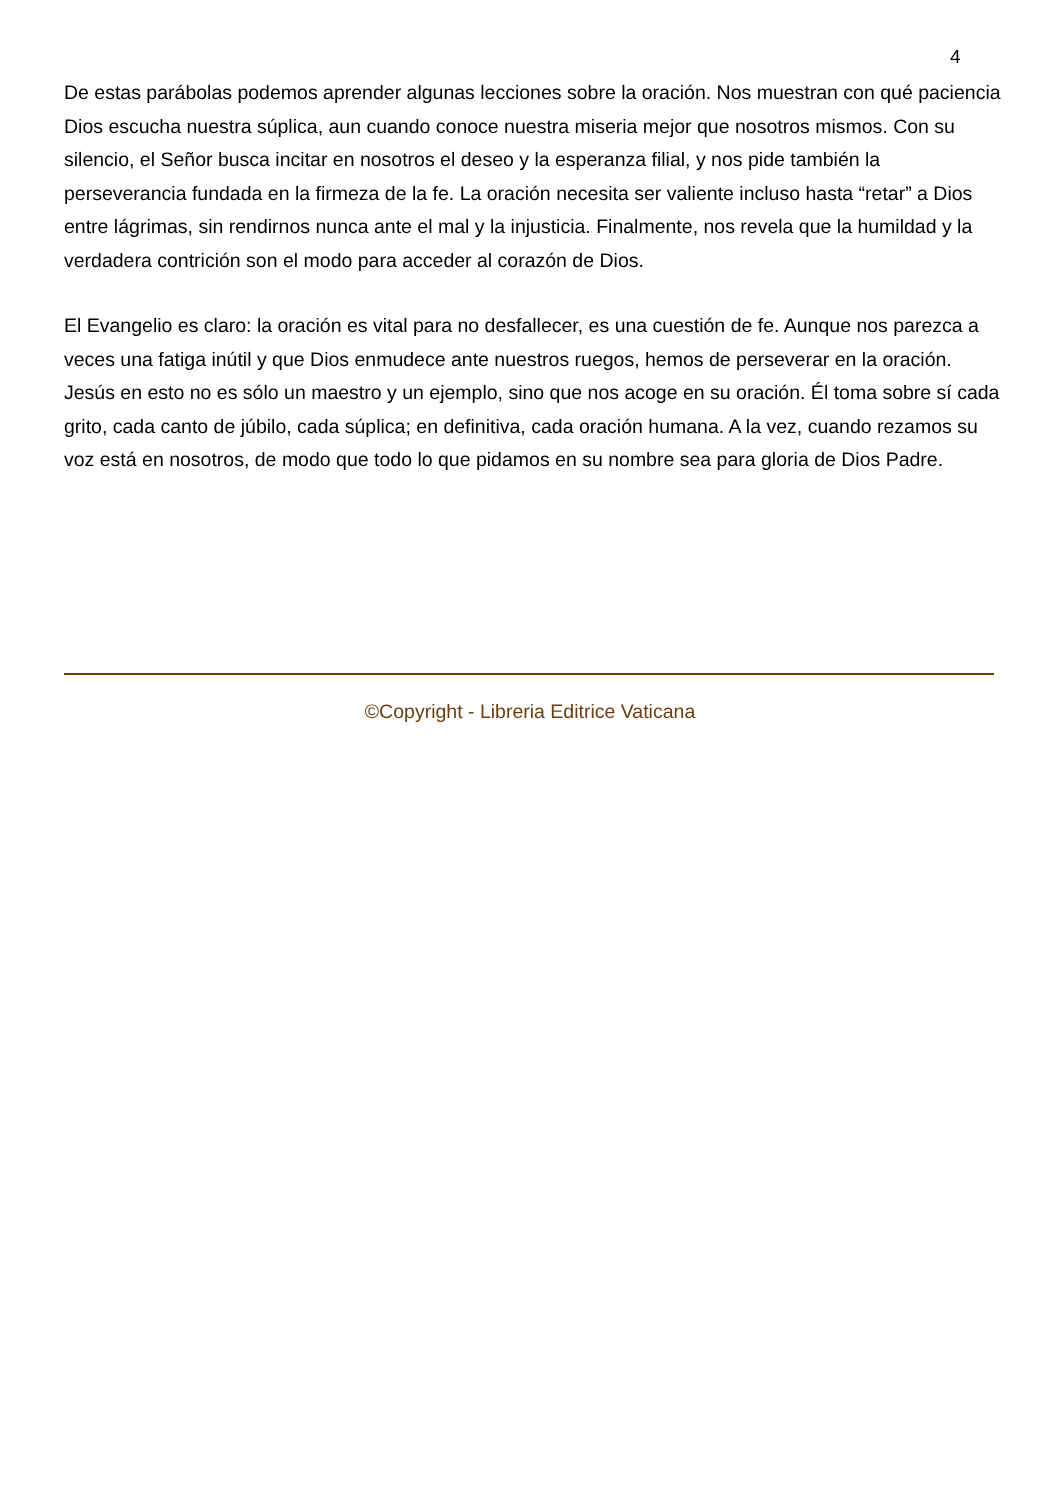4
De estas parábolas podemos aprender algunas lecciones sobre la oración. Nos muestran con qué paciencia Dios escucha nuestra súplica, aun cuando conoce nuestra miseria mejor que nosotros mismos. Con su silencio, el Señor busca incitar en nosotros el deseo y la esperanza filial, y nos pide también la perseverancia fundada en la firmeza de la fe. La oración necesita ser valiente incluso hasta “retar” a Dios entre lágrimas, sin rendirnos nunca ante el mal y la injusticia. Finalmente, nos revela que la humildad y la verdadera contrición son el modo para acceder al corazón de Dios.
El Evangelio es claro: la oración es vital para no desfallecer, es una cuestión de fe. Aunque nos parezca a veces una fatiga inútil y que Dios enmudece ante nuestros ruegos, hemos de perseverar en la oración. Jesús en esto no es sólo un maestro y un ejemplo, sino que nos acoge en su oración. Él toma sobre sí cada grito, cada canto de júbilo, cada súplica; en definitiva, cada oración humana. A la vez, cuando rezamos su voz está en nosotros, de modo que todo lo que pidamos en su nombre sea para gloria de Dios Padre.
©Copyright - Libreria Editrice Vaticana